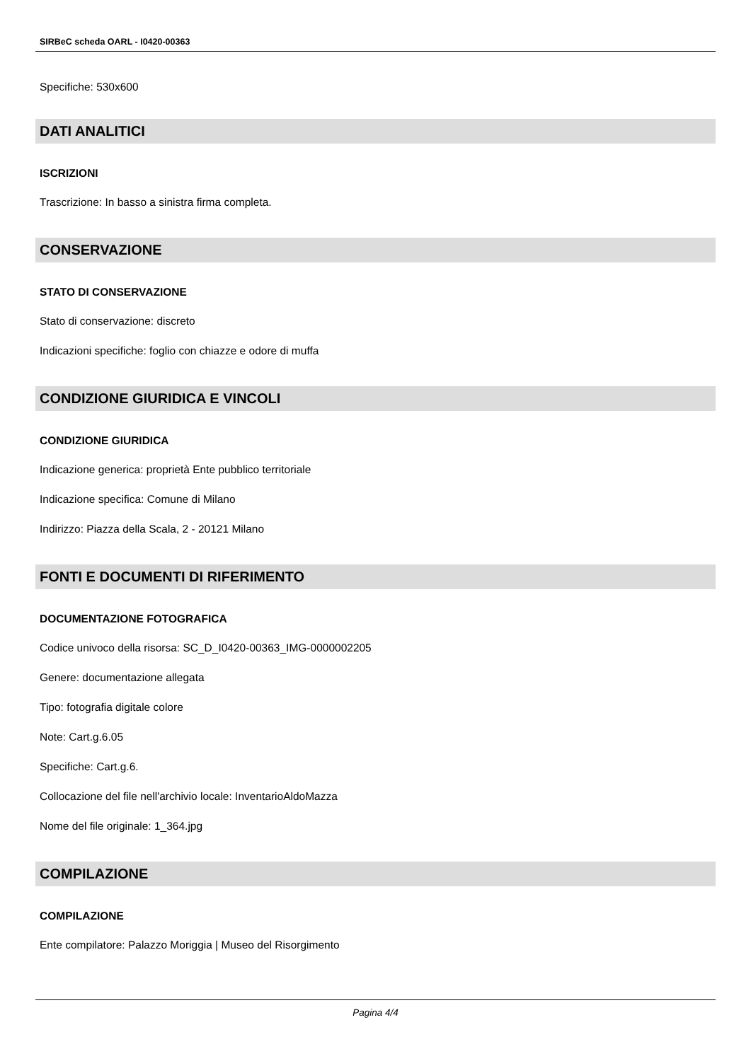SIRBeC scheda OARL - I0420-00363
Specifiche: 530x600
DATI ANALITICI
ISCRIZIONI
Trascrizione: In basso a sinistra firma completa.
CONSERVAZIONE
STATO DI CONSERVAZIONE
Stato di conservazione: discreto
Indicazioni specifiche: foglio con chiazze e odore di muffa
CONDIZIONE GIURIDICA E VINCOLI
CONDIZIONE GIURIDICA
Indicazione generica: proprietà Ente pubblico territoriale
Indicazione specifica: Comune di Milano
Indirizzo: Piazza della Scala, 2 - 20121 Milano
FONTI E DOCUMENTI DI RIFERIMENTO
DOCUMENTAZIONE FOTOGRAFICA
Codice univoco della risorsa: SC_D_I0420-00363_IMG-0000002205
Genere: documentazione allegata
Tipo: fotografia digitale colore
Note: Cart.g.6.05
Specifiche: Cart.g.6.
Collocazione del file nell'archivio locale: InventarioAldoMazza
Nome del file originale: 1_364.jpg
COMPILAZIONE
COMPILAZIONE
Ente compilatore: Palazzo Moriggia | Museo del Risorgimento
Pagina 4/4